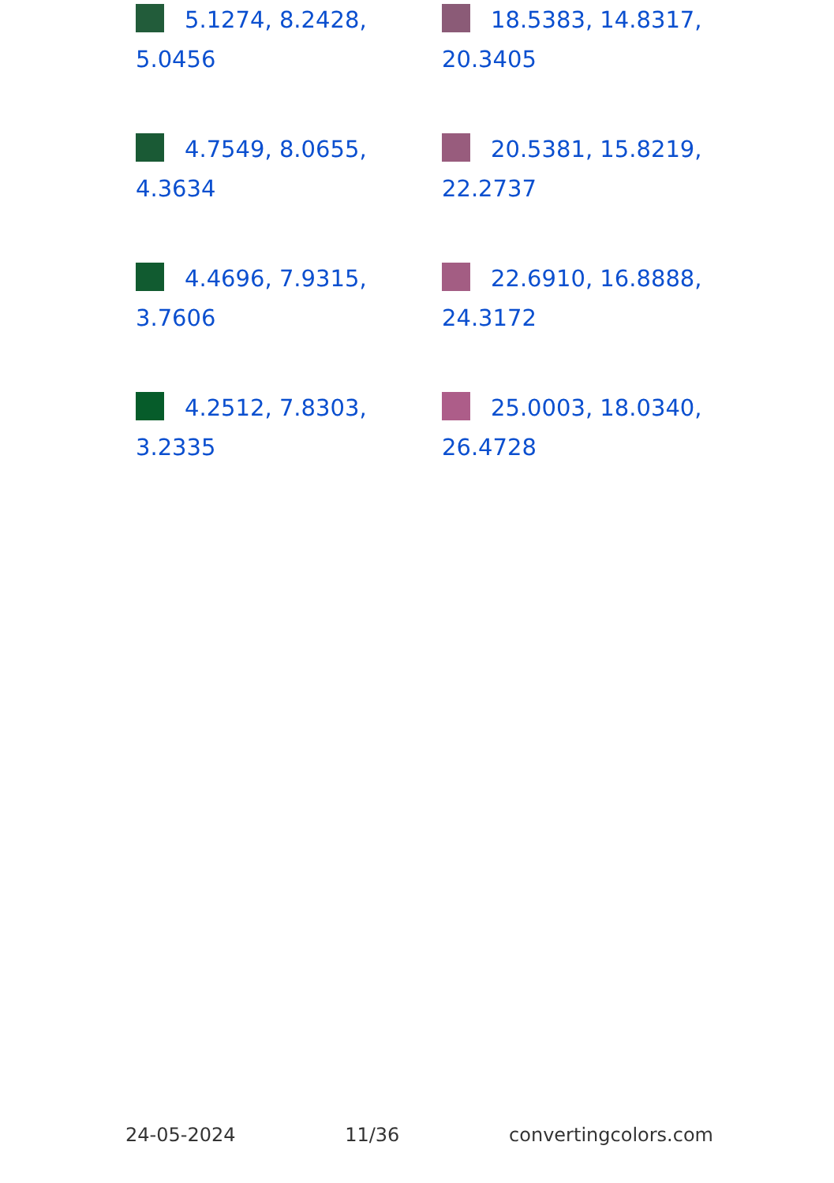5.1274, 8.2428, 5.0456
18.5383, 14.8317, 20.3405
4.7549, 8.0655, 4.3634
20.5381, 15.8219, 22.2737
4.4696, 7.9315, 3.7606
22.6910, 16.8888, 24.3172
4.2512, 7.8303, 3.2335
25.0003, 18.0340, 26.4728
24-05-2024 11/36 convertingcolors.com